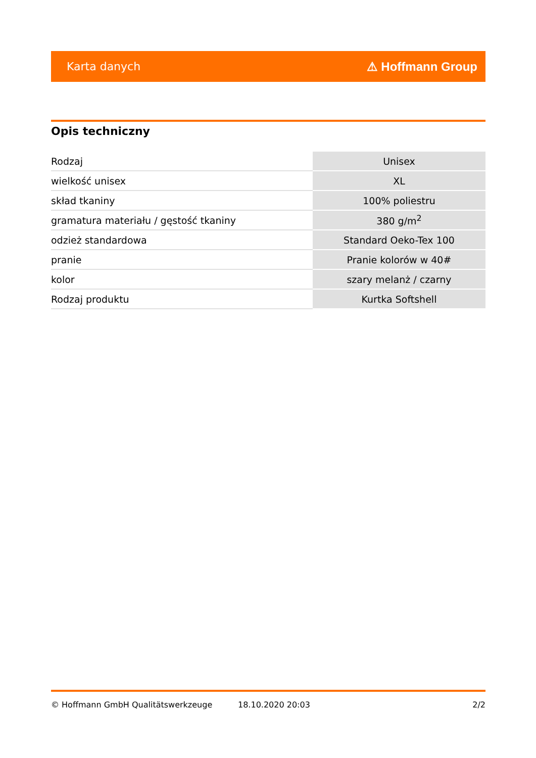Karta danych ⚠ Hoffmann Group
Opis techniczny
| Rodzaj | Unisex |
| wielkość unisex | XL |
| skład tkaniny | 100% poliestru |
| gramatura materiału / gęstość tkaniny | 380 g/m<sup>2</sup> |
| odzież standardowa | Standard Oeko-Tex 100 |
| pranie | Pranie kolorów w 40# |
| kolor | szary melanż / czarny |
| Rodzaj produktu | Kurtka Softshell |
© Hoffmann GmbH Qualitätswerkzeuge 18.10.2020 20:03 2/2